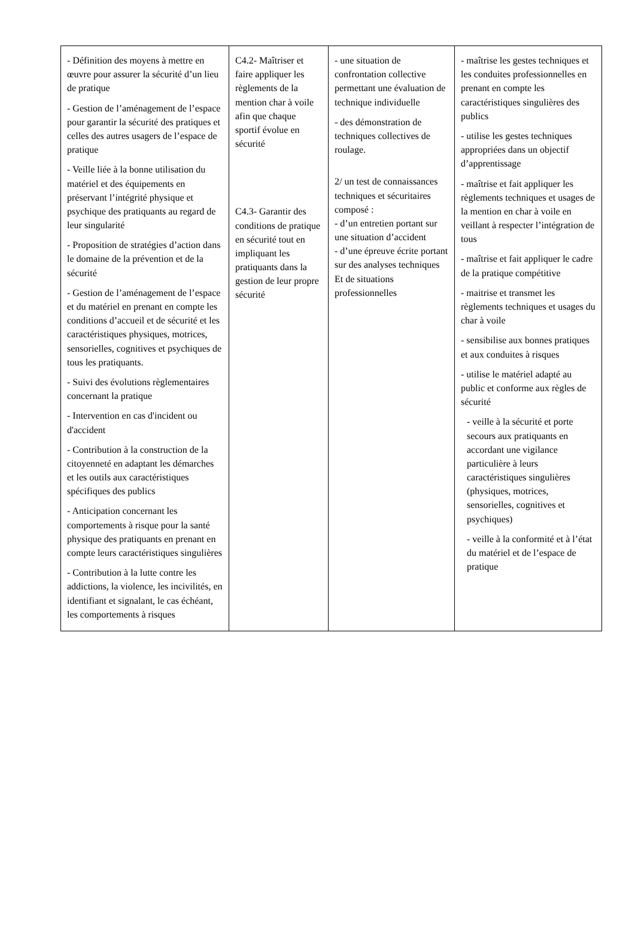| - Définition des moyens à mettre en œuvre pour assurer la sécurité d’un lieu de pratique - Gestion de l’aménagement de l’espace pour garantir la sécurité des pratiques et celles des autres usagers de l’espace de pratique - Veille liée à la bonne utilisation du matériel et des équipements en préservant l’intégrité physique et psychique des pratiquants au regard de leur singularité - Proposition de stratégies d’action dans le domaine de la prévention et de la sécurité - Gestion de l’aménagement de l’espace et du matériel en prenant en compte les conditions d’accueil et de sécurité et les caractéristiques physiques, motrices, sensorielles, cognitives et psychiques de tous les pratiquants. - Suivi des évolutions règlementaires concernant la pratique - Intervention en cas d'incident ou d'accident - Contribution à la construction de la citoyenneté en adaptant les démarches et les outils aux caractéristiques spécifiques des publics - Anticipation concernant les comportements à risque pour la santé physique des pratiquants en prenant en compte leurs caractéristiques singulières - Contribution à la lutte contre les addictions, la violence, les incivilités, en identifiant et signalant, le cas échéant, les comportements à risques | C4.2- Maîtriser et faire appliquer les règlements de la mention char à voile afin que chaque sportif évolue en sécurité C4.3- Garantir des conditions de pratique en sécurité tout en impliquant les pratiquants dans la gestion de leur propre sécurité | - une situation de confrontation collective permettant une évaluation de technique individuelle - des démonstration de techniques collectives de roulage. 2/ un test de connaissances techniques et sécuritaires composé : - d’un entretien portant sur une situation d’accident - d’une épreuve écrite portant sur des analyses techniques Et de situations professionnelles | - maîtrise les gestes techniques et les conduites professionnelles en prenant en compte les caractéristiques singulières des publics - utilise les gestes techniques appropriées dans un objectif d’apprentissage - maîtrise et fait appliquer les règlements techniques et usages de la mention en char à voile en veillant à respecter l’intégration de tous - maîtrise et fait appliquer le cadre de la pratique compétitive - maitrise et transmet les règlements techniques et usages du char à voile - sensibilise aux bonnes pratiques et aux conduites à risques - utilise le matériel adapté au public et conforme aux règles de sécurité - veille à la sécurité et porte secours aux pratiquants en accordant une vigilance particulière à leurs caractéristiques singulières (physiques, motrices, sensorielles, cognitives et psychiques) - veille à la conformité et à l’état du matériel et de l’espace de pratique |